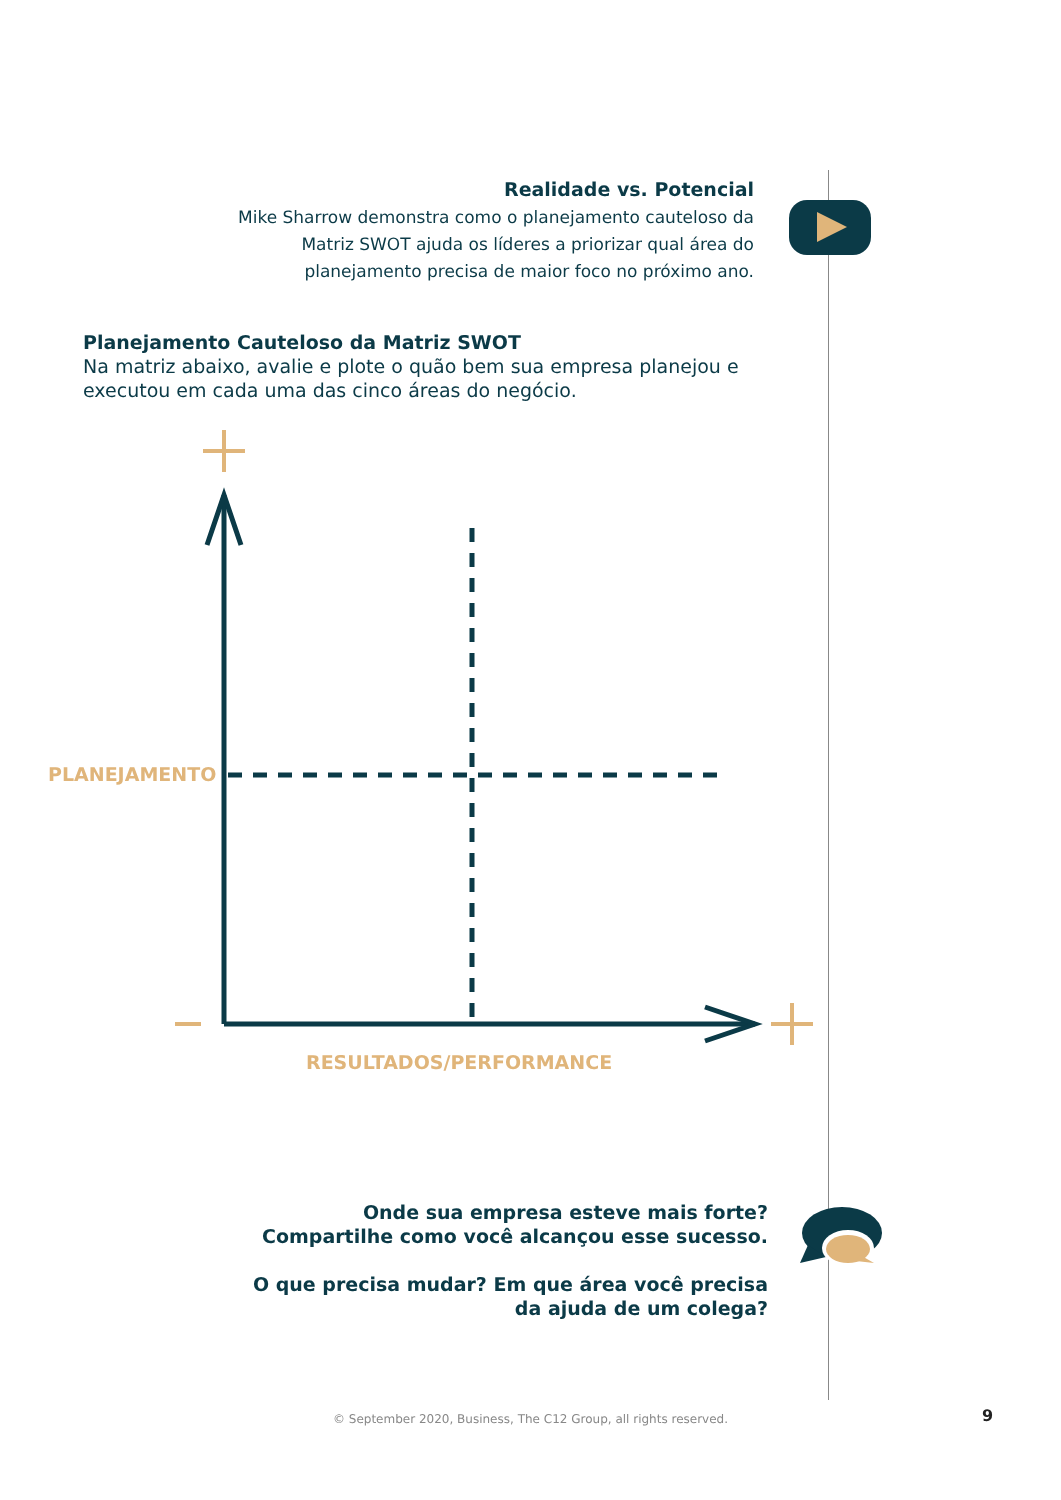Realidade vs. Potencial
Mike Sharrow demonstra como o planejamento cauteloso da Matriz SWOT ajuda os líderes a priorizar qual área do planejamento precisa de maior foco no próximo ano.
Planejamento Cauteloso da Matriz SWOT
Na matriz abaixo, avalie e plote o quão bem sua empresa planejou e executou em cada uma das cinco áreas do negócio.
PLANEJAMENTO
RESULTADOS/PERFORMANCE
Onde sua empresa esteve mais forte?
Compartilhe como você alcançou esse sucesso.
O que precisa mudar? Em que área você precisa
da ajuda de um colega?
© September 2020, Business, The C12 Group, all rights reserved. 9